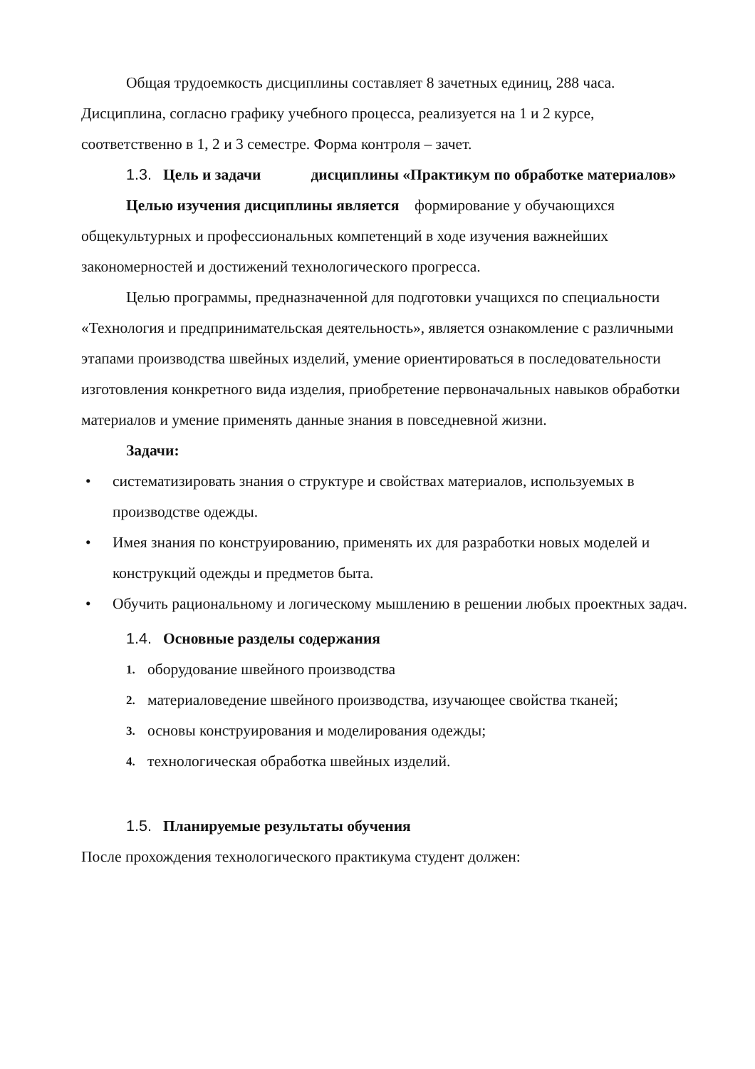Общая трудоемкость дисциплины составляет 8 зачетных единиц, 288 часа. Дисциплина, согласно графику учебного процесса, реализуется на 1 и 2 курсе, соответственно в 1, 2 и 3 семестре. Форма контроля – зачет.
1.3. Цель и задачи дисциплины «Практикум по обработке материалов»
Целью изучения дисциплины является формирование у обучающихся общекультурных и профессиональных компетенций в ходе изучения важнейших закономерностей и достижений технологического прогресса.
Целью программы, предназначенной для подготовки учащихся по специальности «Технология и предпринимательская деятельность», является ознакомление с различными этапами производства швейных изделий, умение ориентироваться в последовательности изготовления конкретного вида изделия, приобретение первоначальных навыков обработки материалов и умение применять данные знания в повседневной жизни.
Задачи:
• систематизировать знания о структуре и свойствах материалов, используемых в производстве одежды.
• Имея знания по конструированию, применять их для разработки новых моделей и конструкций одежды и предметов быта.
• Обучить рациональному и логическому мышлению в решении любых проектных задач.
1.4. Основные разделы содержания
1. оборудование швейного производства
2. материаловедение швейного производства, изучающее свойства тканей;
3. основы конструирования и моделирования одежды;
4. технологическая обработка швейных изделий.
1.5. Планируемые результаты обучения
После прохождения технологического практикума студент должен: